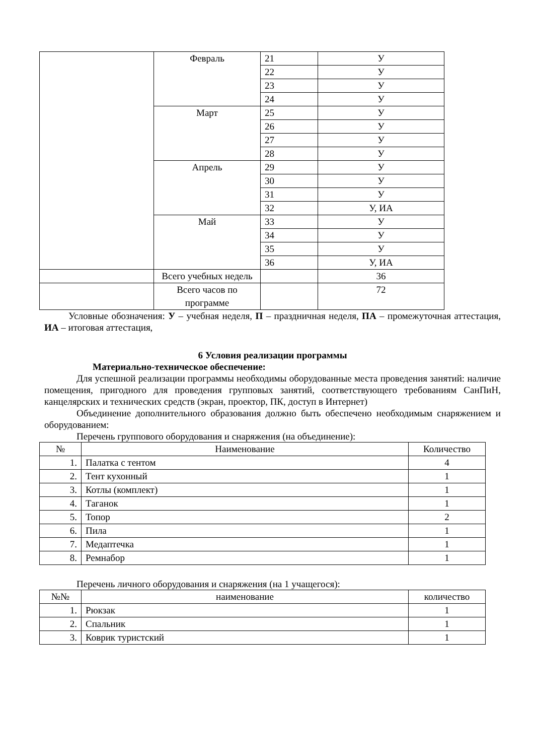| | Февраль | 21 | У |
| | | 22 | У |
| | | 23 | У |
| | | 24 | У |
| | Март | 25 | У |
| | | 26 | У |
| | | 27 | У |
| | | 28 | У |
| | Апрель | 29 | У |
| | | 30 | У |
| | | 31 | У |
| | | 32 | У, ИА |
| | Май | 33 | У |
| | | 34 | У |
| | | 35 | У |
| | | 36 | У, ИА |
| | Всего учебных недель | | 36 |
| | Всего часов по программе | | 72 |
Условные обозначения: У – учебная неделя, П – праздничная неделя, ПА – промежуточная аттестация, ИА – итоговая аттестация,
6 Условия реализации программы
Материально-техническое обеспечение:
Для успешной реализации программы необходимы оборудованные места проведения занятий: наличие помещения, пригодного для проведения групповых занятий, соответствующего требованиям СанПиН, канцелярских и технических средств (экран, проектор, ПК, доступ в Интернет)
Объединение дополнительного образования должно быть обеспечено необходимым снаряжением и оборудованием:
Перечень группового оборудования и снаряжения (на объединение):
| № | Наименование | Количество |
| --- | --- | --- |
| 1. | Палатка с тентом | 4 |
| 2. | Тент кухонный | 1 |
| 3. | Котлы (комплект) | 1 |
| 4. | Таганок | 1 |
| 5. | Топор | 2 |
| 6. | Пила | 1 |
| 7. | Медаптечка | 1 |
| 8. | Ремнабор | 1 |
Перечень личного оборудования и снаряжения (на 1 учащегося):
| №№ | наименование | количество |
| --- | --- | --- |
| 1. | Рюкзак | 1 |
| 2. | Спальник | 1 |
| 3. | Коврик туристский | 1 |